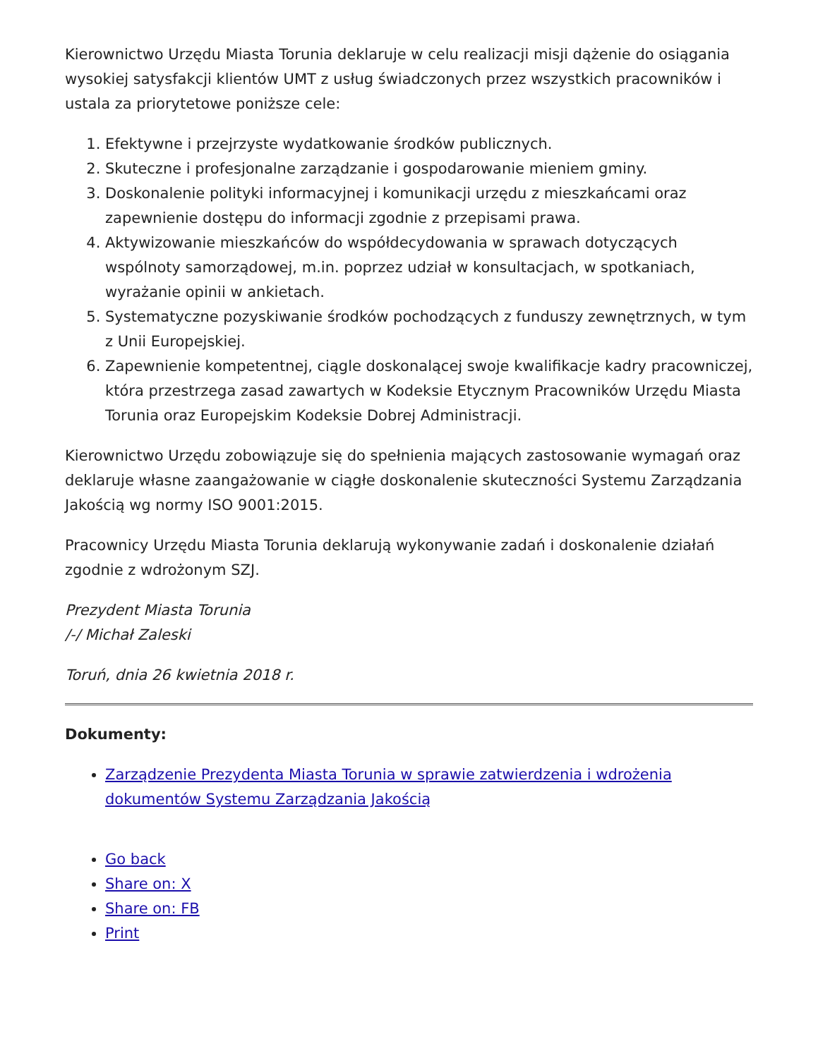Kierownictwo Urzędu Miasta Torunia deklaruje w celu realizacji misji dążenie do osiągania wysokiej satysfakcji klientów UMT z usług świadczonych przez wszystkich pracowników i ustala za priorytetowe poniższe cele:
1. Efektywne i przejrzyste wydatkowanie środków publicznych.
2. Skuteczne i profesjonalne zarządzanie i gospodarowanie mieniem gminy.
3. Doskonalenie polityki informacyjnej i komunikacji urzędu z mieszkańcami oraz zapewnienie dostępu do informacji zgodnie z przepisami prawa.
4. Aktywizowanie mieszkańców do współdecydowania w sprawach dotyczących wspólnoty samorządowej, m.in. poprzez udział w konsultacjach, w spotkaniach, wyrażanie opinii w ankietach.
5. Systematyczne pozyskiwanie środków pochodzących z funduszy zewnętrznych, w tym z Unii Europejskiej.
6. Zapewnienie kompetentnej, ciągle doskonalącej swoje kwalifikacje kadry pracowniczej, która przestrzega zasad zawartych w Kodeksie Etycznym Pracowników Urzędu Miasta Torunia oraz Europejskim Kodeksie Dobrej Administracji.
Kierownictwo Urzędu zobowiązuje się do spełnienia mających zastosowanie wymagań oraz deklaruje własne zaangażowanie w ciągłe doskonalenie skuteczności Systemu Zarządzania Jakością wg normy ISO 9001:2015.
Pracownicy Urzędu Miasta Torunia deklarują wykonywanie zadań i doskonalenie działań zgodnie z wdrożonym SZJ.
Prezydent Miasta Torunia
/-/ Michał Zaleski
Toruń, dnia 26 kwietnia 2018 r.
Dokumenty:
Zarządzenie Prezydenta Miasta Torunia w sprawie zatwierdzenia i wdrożenia dokumentów Systemu Zarządzania Jakością
Go back
Share on: X
Share on: FB
Print